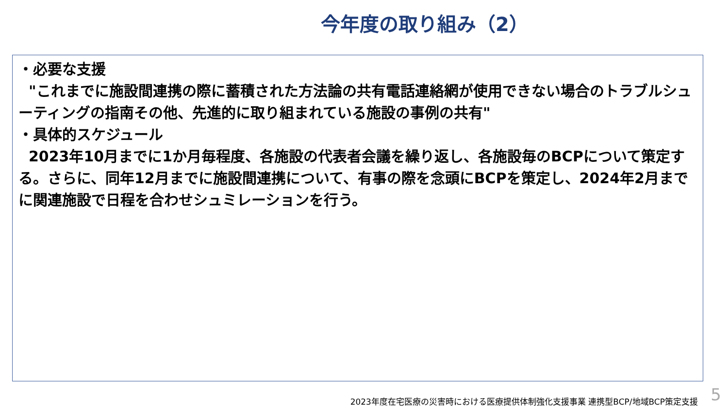今年度の取り組み（2）
・必要な支援
"これまでに施設間連携の際に蓄積された方法論の共有電話連絡網が使用できない場合のトラブルシューティングの指南その他、先進的に取り組まれている施設の事例の共有"
・具体的スケジュール
2023年10月までに1か月毎程度、各施設の代表者会議を繰り返し、各施設毎のBCPについて策定する。さらに、同年12月までに施設間連携について、有事の際を念頭にBCPを策定し、2024年2月までに関連施設で日程を合わせシュミレーションを行う。
2023年度在宅医療の災害時における医療提供体制強化支援事業 連携型BCP/地域BCP策定支援
5